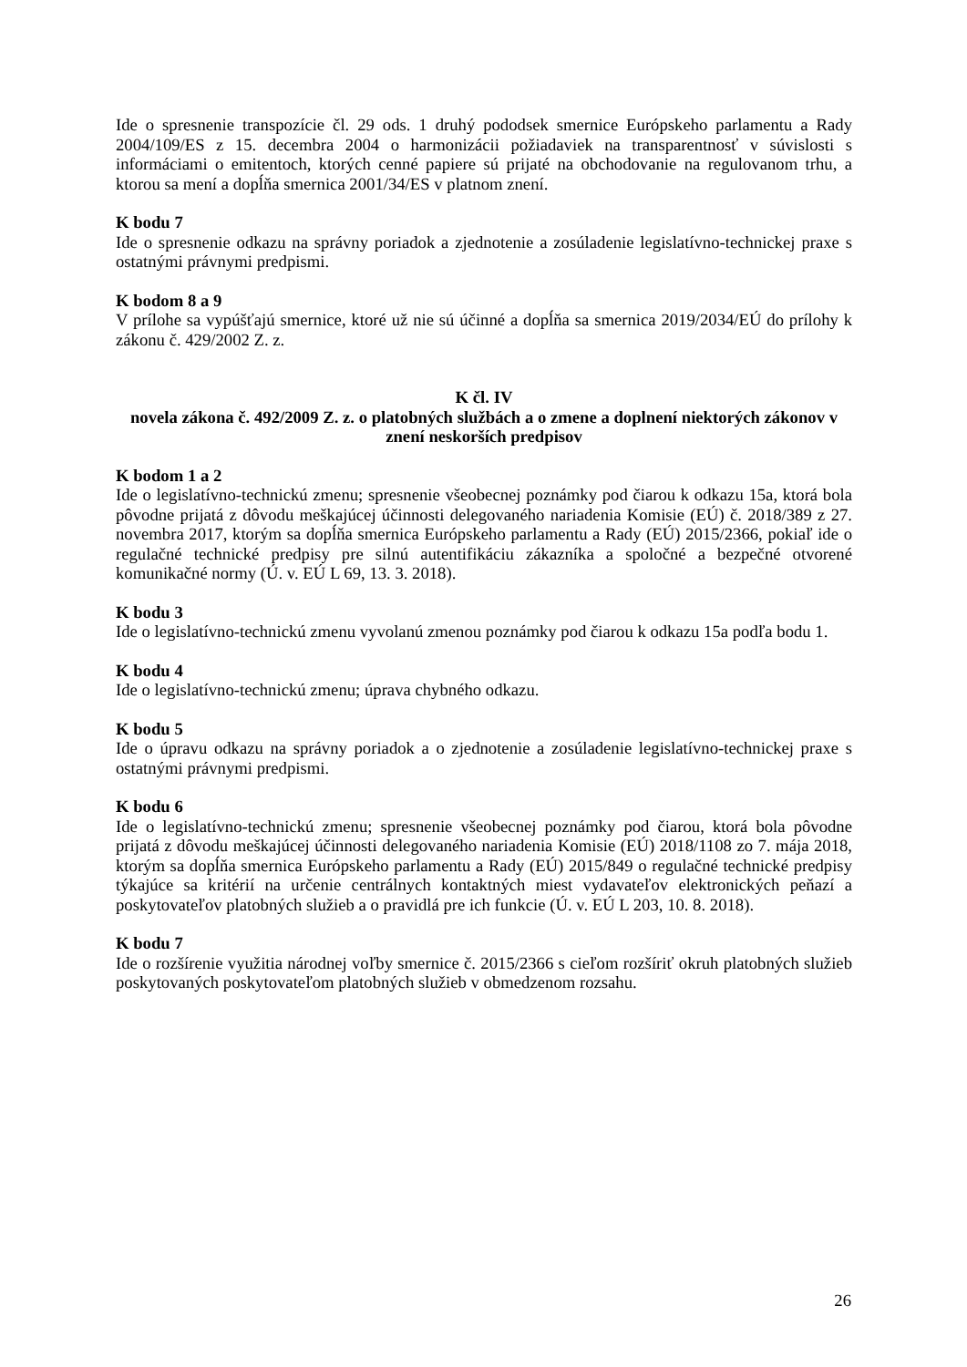Ide o spresnenie transpozície čl. 29 ods. 1 druhý pododsek smernice Európskeho parlamentu a Rady 2004/109/ES z 15. decembra 2004 o harmonizácii požiadaviek na transparentnosť v súvislosti s informáciami o emitentoch, ktorých cenné papiere sú prijaté na obchodovanie na regulovanom trhu, a ktorou sa mení a dopĺňa smernica 2001/34/ES v platnom znení.
K bodu 7
Ide o spresnenie odkazu na správny poriadok a zjednotenie a zosúladenie legislatívno-technickej praxe s ostatnými právnymi predpismi.
K bodom 8 a 9
V prílohe sa vypúšťajú smernice, ktoré už nie sú účinné a dopĺňa sa smernica 2019/2034/EÚ do prílohy k zákonu č. 429/2002 Z. z.
K čl. IV
novela zákona č. 492/2009 Z. z. o platobných službách a o zmene a doplnení niektorých zákonov v znení neskorších predpisov
K bodom 1 a 2
Ide o legislatívno-technickú zmenu; spresnenie všeobecnej poznámky pod čiarou k odkazu 15a, ktorá bola pôvodne prijatá z dôvodu meškajúcej účinnosti delegovaného nariadenia Komisie (EÚ) č. 2018/389 z 27. novembra 2017, ktorým sa dopĺňa smernica Európskeho parlamentu a Rady (EÚ) 2015/2366, pokiaľ ide o regulačné technické predpisy pre silnú autentifikáciu zákazníka a spoločné a bezpečné otvorené komunikačné normy (Ú. v. EÚ L 69, 13. 3. 2018).
K bodu 3
Ide o legislatívno-technickú zmenu vyvolanú zmenou poznámky pod čiarou k odkazu 15a podľa bodu 1.
K bodu 4
Ide o legislatívno-technickú zmenu; úprava chybného odkazu.
K bodu 5
Ide o úpravu odkazu na správny poriadok a o zjednotenie a zosúladenie legislatívno-technickej praxe s ostatnými právnymi predpismi.
K bodu 6
Ide o legislatívno-technickú zmenu; spresnenie všeobecnej poznámky pod čiarou, ktorá bola pôvodne prijatá z dôvodu meškajúcej účinnosti delegovaného nariadenia Komisie (EÚ) 2018/1108 zo 7. mája 2018, ktorým sa dopĺňa smernica Európskeho parlamentu a Rady (EÚ) 2015/849 o regulačné technické predpisy týkajúce sa kritérií na určenie centrálnych kontaktných miest vydavateľov elektronických peňazí a poskytovateľov platobných služieb a o pravidlá pre ich funkcie (Ú. v. EÚ L 203, 10. 8. 2018).
K bodu 7
Ide o rozšírenie využitia národnej voľby smernice č. 2015/2366 s cieľom rozšíriť okruh platobných služieb poskytovaných poskytovateľom platobných služieb v obmedzenom rozsahu.
26